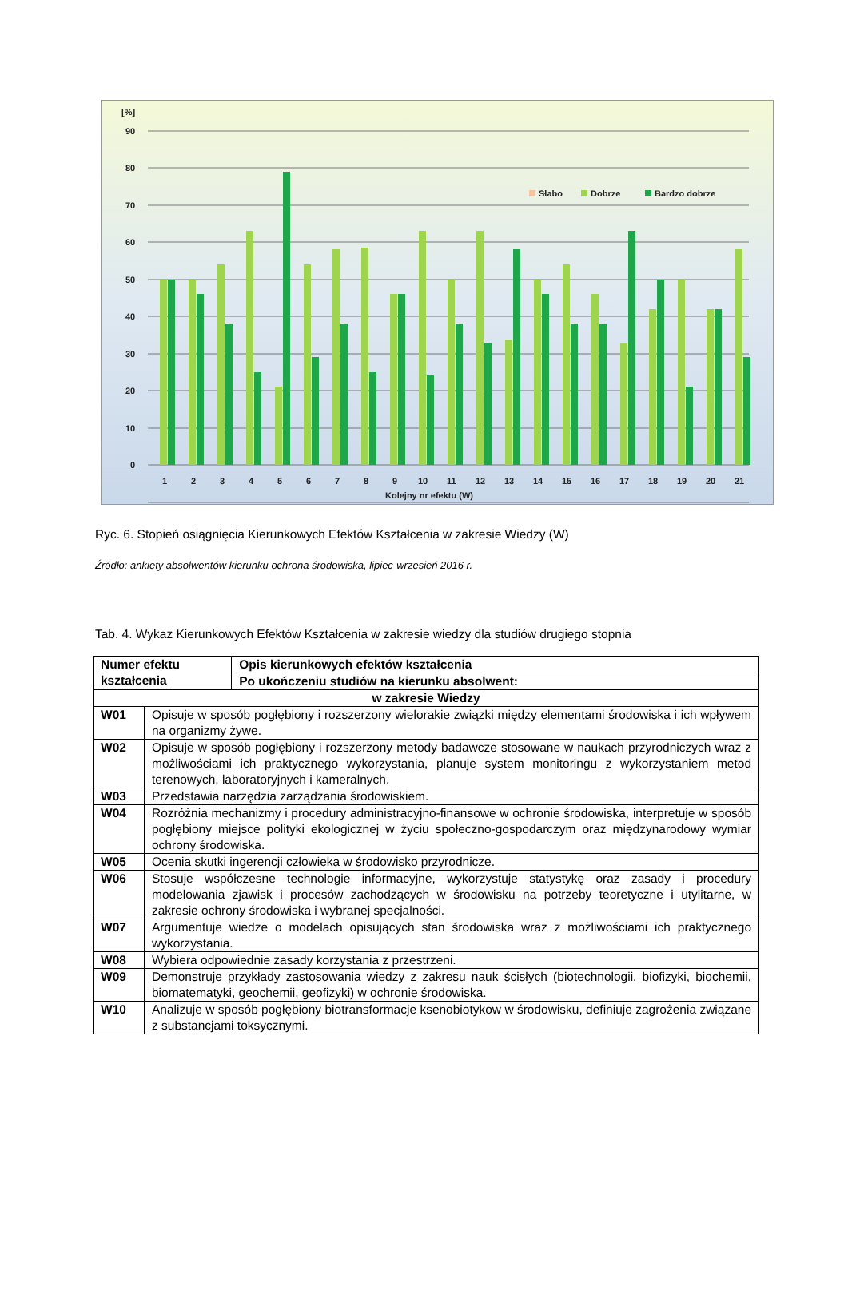[%]
90
80
70
60
50
40
30
20
10
0
Słabo
Dobrze
Bardzo dobrze
1
2
3
4
5
6
7
8
9
10
11
12
13
14
15
16
17
18
19
20
21
Kolejny nr efektu (W)
Ryc. 6. Stopień osiągnięcia Kierunkowych Efektów Kształcenia w zakresie Wiedzy (W)
Źródło: ankiety absolwentów kierunku ochrona środowiska, lipiec-wrzesień 2016 r.
Tab. 4. Wykaz Kierunkowych Efektów Kształcenia w zakresie wiedzy dla studiów drugiego stopnia
| Numer efektu kształcenia | | Opis kierunkowych efektów kształcenia |
| --- | --- | --- |
| | | Po ukończeniu studiów na kierunku absolwent: |
| w zakresie Wiedzy | | |
| W01 | Opisuje w sposób pogłębiony i rozszerzony wielorakie związki między elementami środowiska i ich wpływem na organizmy żywe. | |
| W02 | Opisuje w sposób pogłębiony i rozszerzony metody badawcze stosowane w naukach przyrodniczych wraz z możliwościami ich praktycznego wykorzystania, planuje system monitoringu z wykorzystaniem metod terenowych, laboratoryjnych i kameralnych. | |
| W03 | Przedstawia narzędzia zarządzania środowiskiem. | |
| W04 | Rozróżnia mechanizmy i procedury administracyjno-finansowe w ochronie środowiska, interpretuje w sposób pogłębiony miejsce polityki ekologicznej w życiu społeczno-gospodarczym oraz międzynarodowy wymiar ochrony środowiska. | |
| W05 | Ocenia skutki ingerencji człowieka w środowisko przyrodnicze. | |
| W06 | Stosuje współczesne technologie informacyjne, wykorzystuje statystykę oraz zasady i procedury modelowania zjawisk i procesów zachodzących w środowisku na potrzeby teoretyczne i utylitarne, w zakresie ochrony środowiska i wybranej specjalności. | |
| W07 | Argumentuje wiedze o modelach opisujących stan środowiska wraz z możliwościami ich praktycznego wykorzystania. | |
| W08 | Wybiera odpowiednie zasady korzystania z przestrzeni. | |
| W09 | Demonstruje przykłady zastosowania wiedzy z zakresu nauk ścisłych (biotechnologii, biofizyki, biochemii, biomatematyki, geochemii, geofizyki) w ochronie środowiska. | |
| W10 | Analizuje w sposób pogłębiony biotransformacje ksenobiotykow w środowisku, definiuje zagrożenia związane z substancjami toksycznymi. | |